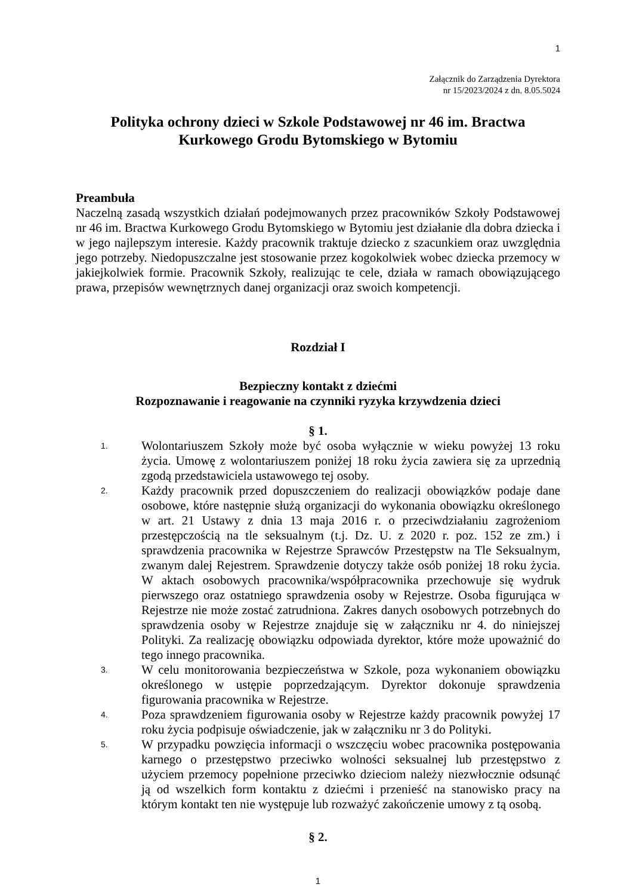1
Załącznik do Zarządzenia Dyrektora
nr 15/2023/2024 z dn. 8.05.5024
Polityka ochrony dzieci w Szkole Podstawowej nr 46 im. Bractwa Kurkowego Grodu Bytomskiego w Bytomiu
Preambuła
Naczelną zasadą wszystkich działań podejmowanych przez pracowników Szkoły Podstawowej nr 46 im. Bractwa Kurkowego Grodu Bytomskiego w Bytomiu jest działanie dla dobra dziecka i w jego najlepszym interesie. Każdy pracownik traktuje dziecko z szacunkiem oraz uwzględnia jego potrzeby. Niedopuszczalne jest stosowanie przez kogokolwiek wobec dziecka przemocy w jakiejkolwiek formie. Pracownik Szkoły, realizując te cele, działa w ramach obowiązującego prawa, przepisów wewnętrznych danej organizacji oraz swoich kompetencji.
Rozdział I
Bezpieczny kontakt z dziećmi
Rozpoznawanie i reagowanie na czynniki ryzyka krzywdzenia dzieci
§ 1.
1. Wolontariuszem Szkoły może być osoba wyłącznie w wieku powyżej 13 roku życia. Umowę z wolontariuszem poniżej 18 roku życia zawiera się za uprzednią zgodą przedstawiciela ustawowego tej osoby.
2. Każdy pracownik przed dopuszczeniem do realizacji obowiązków podaje dane osobowe, które następnie służą organizacji do wykonania obowiązku określonego w art. 21 Ustawy z dnia 13 maja 2016 r. o przeciwdziałaniu zagrożeniom przestępczością na tle seksualnym (t.j. Dz. U. z 2020 r. poz. 152 ze zm.) i sprawdzenia pracownika w Rejestrze Sprawców Przestępstw na Tle Seksualnym, zwanym dalej Rejestrem. Sprawdzenie dotyczy także osób poniżej 18 roku życia. W aktach osobowych pracownika/współpracownika przechowuje się wydruk pierwszego oraz ostatniego sprawdzenia osoby w Rejestrze. Osoba figurująca w Rejestrze nie może zostać zatrudniona. Zakres danych osobowych potrzebnych do sprawdzenia osoby w Rejestrze znajduje się w załączniku nr 4. do niniejszej Polityki. Za realizację obowiązku odpowiada dyrektor, które może upoważnić do tego innego pracownika.
3. W celu monitorowania bezpieczeństwa w Szkole, poza wykonaniem obowiązku określonego w ustępie poprzedzającym. Dyrektor dokonuje sprawdzenia figurowania pracownika w Rejestrze.
4. Poza sprawdzeniem figurowania osoby w Rejestrze każdy pracownik powyżej 17 roku życia podpisuje oświadczenie, jak w załączniku nr 3 do Polityki.
5. W przypadku powzięcia informacji o wszczęciu wobec pracownika postępowania karnego o przestępstwo przeciwko wolności seksualnej lub przestępstwo z użyciem przemocy popełnione przeciwko dzieciom należy niezwłocznie odsunąć ją od wszelkich form kontaktu z dziećmi i przenieść na stanowisko pracy na którym kontakt ten nie występuje lub rozważyć zakończenie umowy z tą osobą.
§ 2.
1